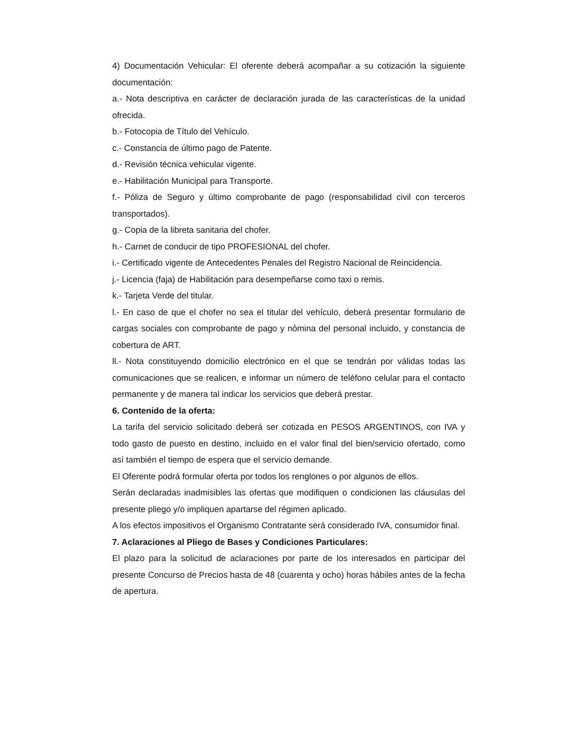4) Documentación Vehicular: El oferente deberá acompañar a su cotización la siguiente documentación:
a.- Nota descriptiva en carácter de declaración jurada de las características de la unidad ofrecida.
b.- Fotocopia de Título del Vehículo.
c.- Constancia de último pago de Patente.
d.- Revisión técnica vehicular vigente.
e.- Habilitación Municipal para Transporte.
f.- Póliza de Seguro y último comprobante de pago (responsabilidad civil con terceros transportados).
g.- Copia de la libreta sanitaria del chofer.
h.- Carnet de conducir de tipo PROFESIONAL del chofer.
i.- Certificado vigente de Antecedentes Penales del Registro Nacional de Reincidencia.
j.- Licencia (faja) de Habilitación para desempeñarse como taxi o remis.
k.- Tarjeta Verde del titular.
l.- En caso de que el chofer no sea el titular del vehículo, deberá presentar formulario de cargas sociales con comprobante de pago y nómina del personal incluido, y constancia de cobertura de ART.
ll.- Nota constituyendo domicilio electrónico en el que se tendrán por válidas todas las comunicaciones que se realicen, e informar un número de teléfono celular para el contacto permanente y de manera tal indicar los servicios que deberá prestar.
6. Contenido de la oferta:
La tarifa del servicio solicitado deberá ser cotizada en PESOS ARGENTINOS, con IVA y todo gasto de puesto en destino, incluido en el valor final del bien/servicio ofertado, como así también el tiempo de espera que el servicio demande.
El Oferente podrá formular oferta por todos los renglones o por algunos de ellos.
Serán declaradas inadmisibles las ofertas que modifiquen o condicionen las cláusulas del presente pliego y/o impliquen apartarse del régimen aplicado.
A los efectos impositivos el Organismo Contratante será considerado IVA, consumidor final.
7. Aclaraciones al Pliego de Bases y Condiciones Particulares:
El plazo para la solicitud de aclaraciones por parte de los interesados en participar del presente Concurso de Precios hasta de 48 (cuarenta y ocho) horas hábiles antes de la fecha de apertura.